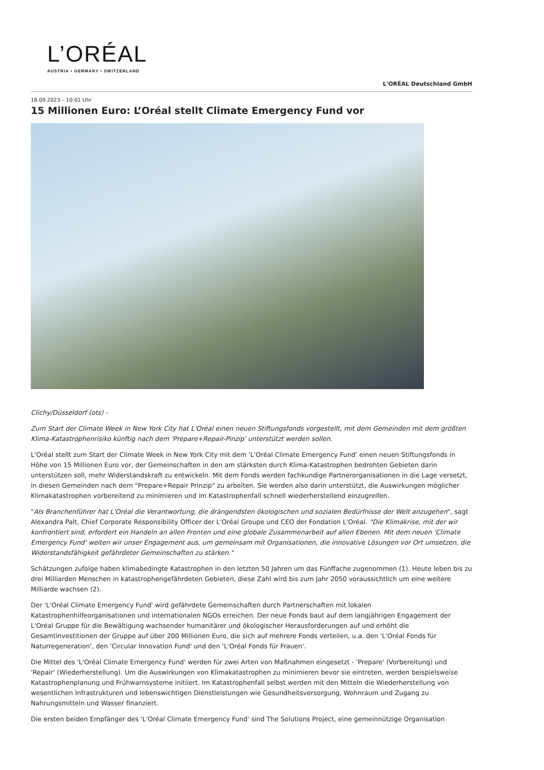L’ORÉAL
AUSTRIA • GERMANY • SWITZERLAND
L'ORÉAL Deutschland GmbH
18.09.2023 – 10:01 Uhr
15 Millionen Euro: L’Oréal stellt Climate Emergency Fund vor
Clichy/Düsseldorf (ots) -
Zum Start der Climate Week in New York City hat L'Oréal einen neuen Stiftungsfonds vorgestellt, mit dem Gemeinden mit dem größten Klima-Katastrophenrisiko künftig nach dem 'Prepare+Repair-Pinzip' unterstützt werden sollen.
L'Oréal stellt zum Start der Climate Week in New York City mit dem 'L'Oréal Climate Emergency Fund' einen neuen Stiftungsfonds in Höhe von 15 Millionen Euro vor, der Gemeinschaften in den am stärksten durch Klima-Katastrophen bedrohten Gebieten darin unterstützen soll, mehr Widerstandskraft zu entwickeln. Mit dem Fonds werden fachkundige Partnerorganisationen in die Lage versetzt, in diesen Gemeinden nach dem "Prepare+Repair Prinzip" zu arbeiten. Sie werden also darin unterstützt, die Auswirkungen möglicher Klimakatastrophen vorbereitend zu minimieren und im Katastrophenfall schnell wiederherstellend einzugreifen.
"Als Branchenführer hat L'Oréal die Verantwortung, die drängendsten ökologischen und sozialen Bedürfnisse der Welt anzugehen", sagt Alexandra Palt, Chief Corporate Responsibility Officer der L'Oréal Groupe und CEO der Fondation L'Oréal. "Die Klimakrise, mit der wir konfrontiert sind, erfordert ein Handeln an allen Fronten und eine globale Zusammenarbeit auf allen Ebenen. Mit dem neuen 'Climate Emergency Fund' weiten wir unser Engagement aus, um gemeinsam mit Organisationen, die innovative Lösungen vor Ort umsetzen, die Widerstandsfähigkeit gefährdeter Gemeinschaften zu stärken."
Schätzungen zufolge haben klimabedingte Katastrophen in den letzten 50 Jahren um das Fünffache zugenommen (1). Heute leben bis zu drei Milliarden Menschen in katastrophengefährdeten Gebieten, diese Zahl wird bis zum Jahr 2050 voraussichtlich um eine weitere Milliarde wachsen (2).
Der 'L'Oréal Climate Emergency Fund' wird gefährdete Gemeinschaften durch Partnerschaften mit lokalen Katastrophenhilfeorganisationen und internationalen NGOs erreichen. Der neue Fonds baut auf dem langjährigen Engagement der L'Oréal Gruppe für die Bewältigung wachsender humanitärer und ökologischer Herausforderungen auf und erhöht die Gesamtinvestitionen der Gruppe auf über 200 Millionen Euro, die sich auf mehrere Fonds verteilen, u.a. den 'L'Oréal Fonds für Naturregeneration', den 'Circular Innovation Fund' und den 'L'Oréal Fonds für Frauen'.
Die Mittel des 'L'Oréal Climate Emergency Fund' werden für zwei Arten von Maßnahmen eingesetzt - 'Prepare' (Vorbereitung) und 'Repair' (Wiederherstellung). Um die Auswirkungen von Klimakatastrophen zu minimieren bevor sie eintreten, werden beispielsweise Katastrophenplanung und Frühwarnsysteme initiiert. Im Katastrophenfall selbst werden mit den Mitteln die Wiederherstellung von wesentlichen Infrastrukturen und lebenswichtigen Dienstleistungen wie Gesundheitsversorgung, Wohnraum und Zugang zu Nahrungsmitteln und Wasser finanziert.
Die ersten beiden Empfänger des 'L'Oréal Climate Emergency Fund' sind The Solutions Project, eine gemeinnützige Organisation